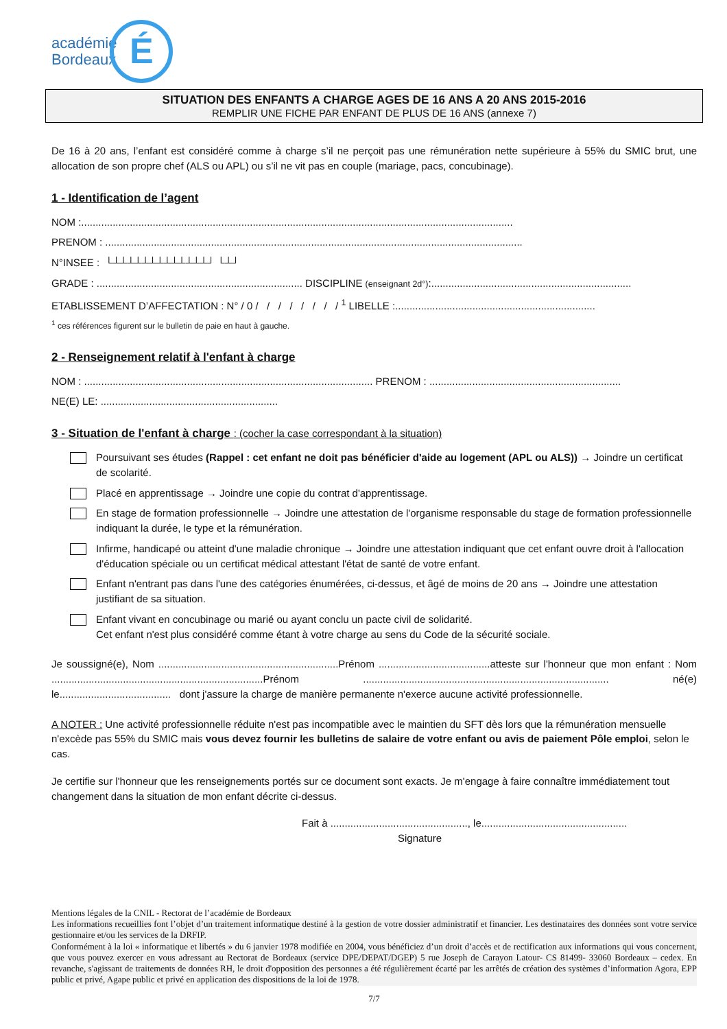académie
Bordeaux
É
SITUATION DES ENFANTS A CHARGE AGES DE 16 ANS A 20 ANS 2015-2016
REMPLIR UNE FICHE PAR ENFANT DE PLUS DE 16 ANS (annexe 7)
De 16 à 20 ans, l’enfant est considéré comme à charge s’il ne perçoit pas une rémunération nette supérieure à 55% du SMIC brut, une allocation de son propre chef (ALS ou APL) ou s’il ne vit pas en couple (mariage, pacs, concubinage).
1 - Identification de l’agent
NOM :.......................................................................................................................................................
PRENOM : ..................................................................................................................................................
N°INSEE : └┴┴┴┴┴┴┴┴┴┴┴┴┴┘ └┴┘
GRADE : ........................................................................ DISCIPLINE (enseignant 2d°):......................................................................
ETABLISSEMENT D’AFFECTATION : N° / 0 / / / / / / / / <sup>1</sup> LIBELLE :......................................................................
<sup>1</sup> ces références figurent sur le bulletin de paie en haut à gauche.
2 - Renseignement relatif à l'enfant à charge
NOM : ..................................................................................................... PRENOM : ...................................................................
NE(E) LE: ..............................................................
3 - Situation de l'enfant à charge : (cocher la case correspondant à la situation)
Poursuivant ses études (Rappel : cet enfant ne doit pas bénéficier d'aide au logement (APL ou ALS)) → Joindre un certificat de scolarité.
Placé en apprentissage → Joindre une copie du contrat d'apprentissage.
En stage de formation professionnelle → Joindre une attestation de l'organisme responsable du stage de formation professionnelle indiquant la durée, le type et la rémunération.
Infirme, handicapé ou atteint d'une maladie chronique → Joindre une attestation indiquant que cet enfant ouvre droit à l'allocation d'éducation spéciale ou un certificat médical attestant l'état de santé de votre enfant.
Enfant n'entrant pas dans l'une des catégories énumérées, ci-dessus, et âgé de moins de 20 ans → Joindre une attestation justifiant de sa situation.
Enfant vivant en concubinage ou marié ou ayant conclu un pacte civil de solidarité.
Cet enfant n'est plus considéré comme étant à votre charge au sens du Code de la sécurité sociale.
Je soussigné(e), Nom ...............................................................Prénom .......................................atteste sur l'honneur que mon enfant : Nom ..........................................................................Prénom ...................................................................................... né(e) le....................................... dont j'assure la charge de manière permanente n'exerce aucune activité professionnelle.
A NOTER : Une activité professionnelle réduite n'est pas incompatible avec le maintien du SFT dès lors que la rémunération mensuelle n'excède pas 55% du SMIC mais vous devez fournir les bulletins de salaire de votre enfant ou avis de paiement Pôle emploi, selon le cas.
Je certifie sur l'honneur que les renseignements portés sur ce document sont exacts. Je m'engage à faire connaître immédiatement tout changement dans la situation de mon enfant décrite ci-dessus.
Fait à ................................................, le...................................................
Signature
Mentions légales de la CNIL - Rectorat de l’académie de Bordeaux
Les informations recueillies font l’objet d’un traitement informatique destiné à la gestion de votre dossier administratif et financier. Les destinataires des données sont votre service gestionnaire et/ou les services de la DRFIP.
Conformément à la loi « informatique et libertés » du 6 janvier 1978 modifiée en 2004, vous bénéficiez d’un droit d’accès et de rectification aux informations qui vous concernent, que vous pouvez exercer en vous adressant au Rectorat de Bordeaux (service DPE/DEPAT/DGEP) 5 rue Joseph de Carayon Latour- CS 81499- 33060 Bordeaux – cedex. En revanche, s'agissant de traitements de données RH, le droit d'opposition des personnes a été régulièrement écarté par les arrêtés de création des systèmes d’information Agora, EPP public et privé, Agape public et privé en application des dispositions de la loi de 1978.
7/7